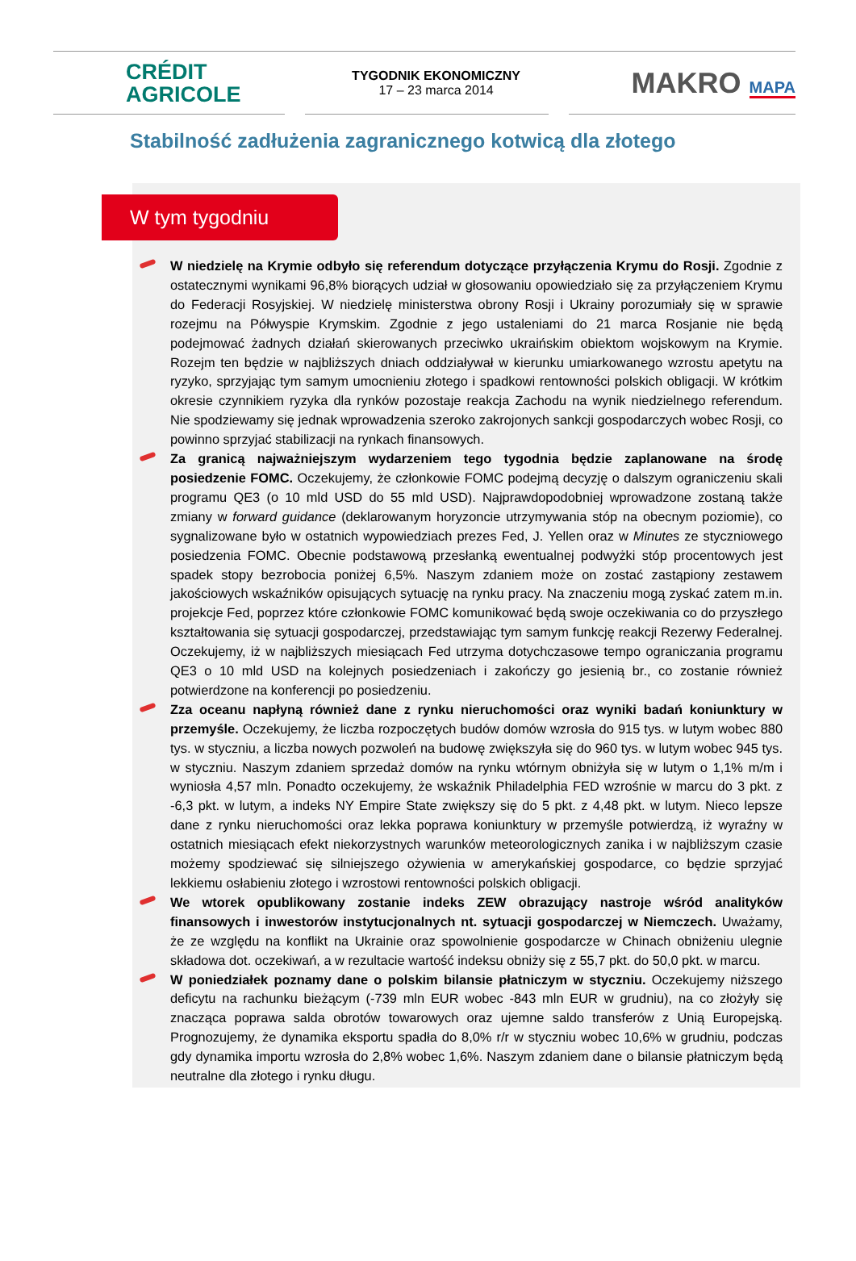CRÉDIT
AGRICOLE
TYGODNIK EKONOMICZNY
17 – 23 marca 2014
MAKRO MAPA
Stabilność zadłużenia zagranicznego kotwicą dla złotego
W tym tygodniu
W niedzielę na Krymie odbyło się referendum dotyczące przyłączenia Krymu do Rosji. Zgodnie z ostatecznymi wynikami 96,8% biorących udział w głosowaniu opowiedziało się za przyłączeniem Krymu do Federacji Rosyjskiej. W niedzielę ministerstwa obrony Rosji i Ukrainy porozumiały się w sprawie rozejmu na Półwyspie Krymskim. Zgodnie z jego ustaleniami do 21 marca Rosjanie nie będą podejmować żadnych działań skierowanych przeciwko ukraińskim obiektom wojskowym na Krymie. Rozejm ten będzie w najbliższych dniach oddziaływał w kierunku umiarkowanego wzrostu apetytu na ryzyko, sprzyjając tym samym umocnieniu złotego i spadkowi rentowności polskich obligacji. W krótkim okresie czynnikiem ryzyka dla rynków pozostaje reakcja Zachodu na wynik niedzielnego referendum. Nie spodziewamy się jednak wprowadzenia szeroko zakrojonych sankcji gospodarczych wobec Rosji, co powinno sprzyjać stabilizacji na rynkach finansowych.
Za granicą najważniejszym wydarzeniem tego tygodnia będzie zaplanowane na środę posiedzenie FOMC. Oczekujemy, że członkowie FOMC podejmą decyzję o dalszym ograniczeniu skali programu QE3 (o 10 mld USD do 55 mld USD). Najprawdopodobniej wprowadzone zostaną także zmiany w forward guidance (deklarowanym horyzoncie utrzymywania stóp na obecnym poziomie), co sygnalizowane było w ostatnich wypowiedziach prezes Fed, J. Yellen oraz w Minutes ze styczniowego posiedzenia FOMC. Obecnie podstawową przesłanką ewentualnej podwyżki stóp procentowych jest spadek stopy bezrobocia poniżej 6,5%. Naszym zdaniem może on zostać zastąpiony zestawem jakościowych wskaźników opisujących sytuację na rynku pracy. Na znaczeniu mogą zyskać zatem m.in. projekcje Fed, poprzez które członkowie FOMC komunikować będą swoje oczekiwania co do przyszłego kształtowania się sytuacji gospodarczej, przedstawiając tym samym funkcję reakcji Rezerwy Federalnej. Oczekujemy, iż w najbliższych miesiącach Fed utrzyma dotychczasowe tempo ograniczania programu QE3 o 10 mld USD na kolejnych posiedzeniach i zakończy go jesienią br., co zostanie również potwierdzone na konferencji po posiedzeniu.
Zza oceanu napłyną również dane z rynku nieruchomości oraz wyniki badań koniunktury w przemyśle. Oczekujemy, że liczba rozpoczętych budów domów wzrosła do 915 tys. w lutym wobec 880 tys. w styczniu, a liczba nowych pozwoleń na budowę zwiększyła się do 960 tys. w lutym wobec 945 tys. w styczniu. Naszym zdaniem sprzedaż domów na rynku wtórnym obniżyła się w lutym o 1,1% m/m i wyniosła 4,57 mln. Ponadto oczekujemy, że wskaźnik Philadelphia FED wzrośnie w marcu do 3 pkt. z -6,3 pkt. w lutym, a indeks NY Empire State zwiększy się do 5 pkt. z 4,48 pkt. w lutym. Nieco lepsze dane z rynku nieruchomości oraz lekka poprawa koniunktury w przemyśle potwierdzą, iż wyraźny w ostatnich miesiącach efekt niekorzystnych warunków meteorologicznych zanika i w najbliższym czasie możemy spodziewać się silniejszego ożywienia w amerykańskiej gospodarce, co będzie sprzyjać lekkiemu osłabieniu złotego i wzrostowi rentowności polskich obligacji.
We wtorek opublikowany zostanie indeks ZEW obrazujący nastroje wśród analityków finansowych i inwestorów instytucjonalnych nt. sytuacji gospodarczej w Niemczech. Uważamy, że ze względu na konflikt na Ukrainie oraz spowolnienie gospodarcze w Chinach obniżeniu ulegnie składowa dot. oczekiwań, a w rezultacie wartość indeksu obniży się z 55,7 pkt. do 50,0 pkt. w marcu.
W poniedziałek poznamy dane o polskim bilansie płatniczym w styczniu. Oczekujemy niższego deficytu na rachunku bieżącym (-739 mln EUR wobec -843 mln EUR w grudniu), na co złożyły się znacząca poprawa salda obrotów towarowych oraz ujemne saldo transferów z Unią Europejską. Prognozujemy, że dynamika eksportu spadła do 8,0% r/r w styczniu wobec 10,6% w grudniu, podczas gdy dynamika importu wzrosła do 2,8% wobec 1,6%. Naszym zdaniem dane o bilansie płatniczym będą neutralne dla złotego i rynku długu.